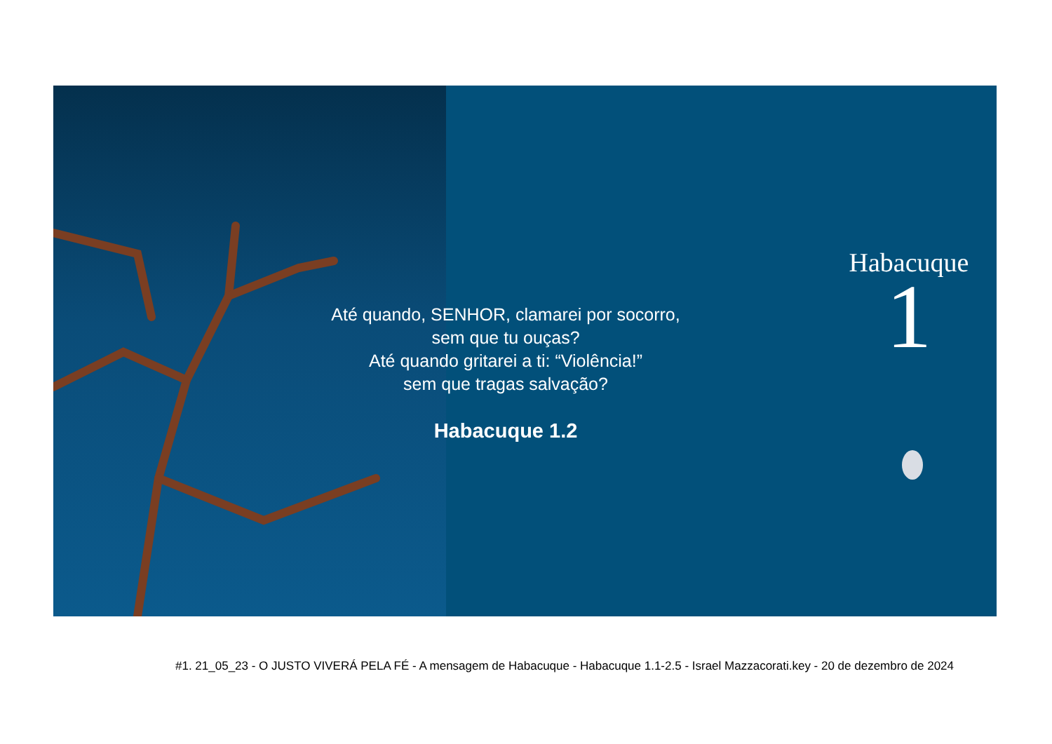Até quando, SENHOR, clamarei por socorro, sem que tu ouças?
Até quando gritarei a ti: “Violência!”
sem que tragas salvação?
Habacuque 1.2
Habacuque
1
#1. 21_05_23 - O JUSTO VIVERÁ PELA FÉ - A mensagem de Habacuque - Habacuque 1.1-2.5 - Israel Mazzacorati.key - 20 de dezembro de 2024